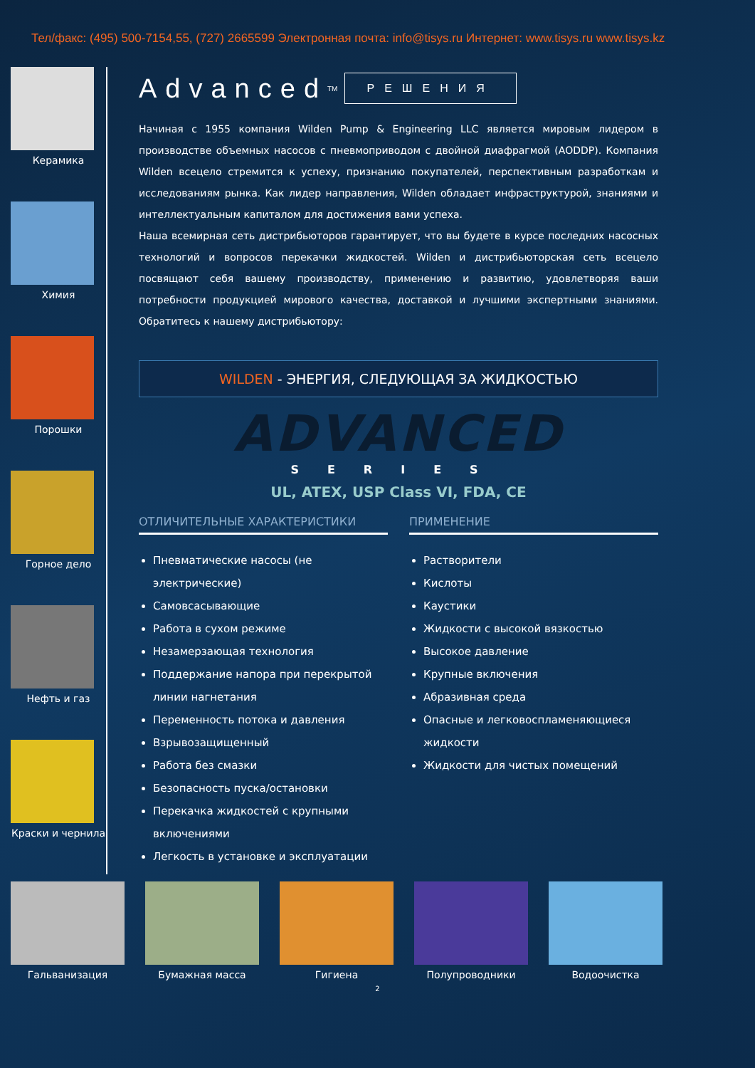Тел/факс: (495) 500-7154,55, (727) 2665599 Электронная почта: info@tisys.ru Интернет: www.tisys.ru www.tisys.kz
Керамика
Химия
Порошки
Горное дело
Нефть и газ
Краски и чернила
Advanced<sup>TM</sup> РЕШЕНИЯ
Начиная с 1955 компания Wilden Pump & Engineering LLC является мировым лидером в производстве объемных насосов с пневмоприводом с двойной диафрагмой (AODDP). Компания Wilden всецело стремится к успеху, признанию покупателей, перспективным разработкам и исследованиям рынка. Как лидер направления, Wilden обладает инфраструктурой, знаниями и интеллектуальным капиталом для достижения вами успеха.
Наша всемирная сеть дистрибьюторов гарантирует, что вы будете в курсе последних насосных технологий и вопросов перекачки жидкостей. Wilden и дистрибьюторская сеть всецело посвящают себя вашему производству, применению и развитию, удовлетворяя ваши потребности продукцией мирового качества, доставкой и лучшими экспертными знаниями. Обратитесь к нашему дистрибьютору:
WILDEN - ЭНЕРГИЯ, СЛЕДУЮЩАЯ ЗА ЖИДКОСТЬЮ
ADVANCED
SERIES
UL, ATEX, USP Class VI, FDA, CE
ОТЛИЧИТЕЛЬНЫЕ ХАРАКТЕРИСТИКИ
Пневматические насосы (не электрические)
Самовсасывающие
Работа в сухом режиме
Незамерзающая технология
Поддержание напора при перекрытой линии нагнетания
Переменность потока и давления
Взрывозащищенный
Работа без смазки
Безопасность пуска/остановки
Перекачка жидкостей с крупными включениями
Легкость в установке и эксплуатации
ПРИМЕНЕНИЕ
Растворители
Кислоты
Каустики
Жидкости с высокой вязкостью
Высокое давление
Крупные включения
Абразивная среда
Опасные и легковоспламеняющиеся жидкости
Жидкости для чистых помещений
Гальванизация Бумажная масса Гигиена Полупроводники Водоочистка
2